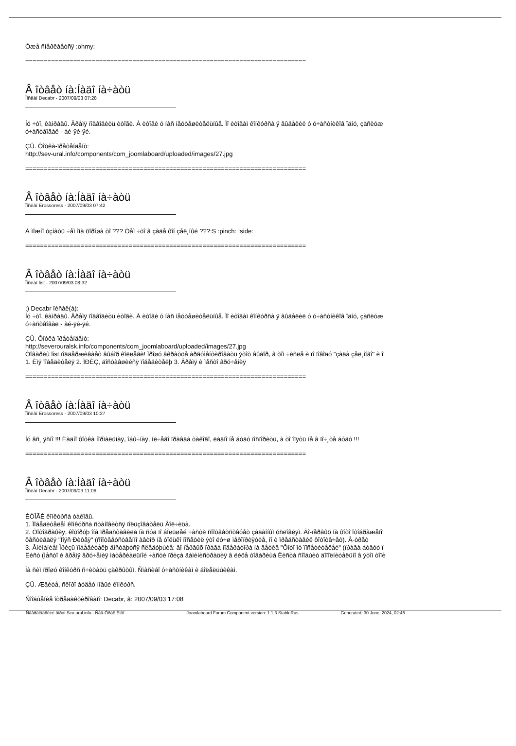Óæå ñìåðêàåòñÿ :ohmy:
============================================================================
Â îòâåò íà:Íàäî íà÷àòü
Ïîñëàí Decabr - 2007/09/03 07:28
Íó ÷òî, êàìðàäû. Âðåìÿ ïîäâîäèòü èòîãè. À èòîãè ó íàñ íåóòåøèòåëüíûå. Ïî èòîãàì êîíêóðñà ÿ âûäåëèë ó ó÷àñòíèêîâ îäíó, çàñëóæ
ó÷àñòâîâàë - àé-ÿé-ÿé.
ÇÛ. Ôîòêà-ïðåòåíäåíò:
http://sev-ural.info/components/com_joomlaboard/uploaded/images/27.jpg
============================================================================
Â îòâåò íà:Íàäî íà÷àòü
Ïîñëàí Erossoress - 2007/09/03 07:42
À ìîæíî óçíàòü ÷åì îíà õîðîøà òî ??? Òåì ÷òî â çàäå ôîí çåë¸íûé ???:S :pinch: :side:
============================================================================
Â îòâåò íà:Íàäî íà÷àòü
Ïîñëàí list - 2007/09/03 08:32
;) Decabr ïèñàë(à):
Íó ÷òî, êàìðàäû. Âðåìÿ ïîäâîäèòü èòîãè. À èòîãè ó íàñ íåóòåøèòåëüíûå. Ïî èòîãàì êîíêóðñà ÿ âûäåëèë ó ó÷àñòíèêîâ îäíó, çàñëóæ
ó÷àñòâîâàë - àé-ÿé-ÿé.
ÇÛ. Ôîòêà-ïðåòåíäåíò:
http://severouralsk.info/components/com_joomlaboard/uploaded/images/27.jpg
Òîâàðèù list ïîääåðæèâàåò âûáîð êîëëåãè! Ïðîøó âêðàòöå àðãóìåíòèðîâàòü ýòîò âûáîð, â òîì ÷èñëå è ïî ïîâîäó "çàäà çåë¸íîãî" è î
1. Èìÿ ïîáåäèòåëÿ 2. ÏÐÈÇ, äîñòàâøèéñÿ ïîáåäèòåëþ 3. Âðåìÿ è ìåñòî âðó÷åíèÿ
============================================================================
Â îòâåò íà:Íàäî íà÷àòü
Ïîñëàí Erossoress - 2007/09/03 10:27
Íó âñ¸ ÿñíî !!! Ëàäíî ôîòêà íîðìàëüíàÿ, îáû÷íàÿ, íè÷åãî ïðàâäà òàêîãî, ëàäíî íå áóäó ïîñïîðèòü, à òî îïÿòü íå â ïî÷¸òå áóäó !!!
============================================================================
Â îòâåò íà:Íàäî íà÷àòü
Ïîñëàí Decabr - 2007/09/03 11:06
ÈÒÎÃÈ êîíêóðñà òàêîâû.
1. Ïîáåäèòåëåì êîíêóðñà ñòàíîâèòñÿ ïîëüçîâàòåëü Âîë÷èöà.
2. Ôîòîãðàôèÿ, êîòîðóþ îíà ïðåäñòàâèëà íà ñóä ïî áÎëüøåé ÷àñòè ñîîòâåòñòâóåò çàäàííûì óñëîâèÿì. Âî-ïåðâûõ íà ôîòî îòîáðàæåíî
ôåñòèâàëÿ "Ïîÿñ Ðèôåÿ" (ñîîòâåòñòâåííî àâòîð íå òîëüêî ïîñåòèë ýòî ëó÷ø ìåðîïðèÿòèå, íî è ïðåäñòàâèë ôîòîòâ÷åò). Â-òðåò
3. Âíèìàíèå! Ïðèçû ïîáåäèòåëþ äîñòàþòñÿ ñëåäóþùèå: âî-ïåðâûõ ïðàâà ìîäåðàòîðà íà âåòêå "Ôîòî îò ïîñåòèòåëåé" (ïðàâà áóäóò ï
Ëèñò (ìåñòî è âðåìÿ âðó÷åíèÿ ìàòåðèàëüíîé ÷àñòè ïðèçà äàìèíèñòðàöèÿ â ëèöå òîâàðèùà Ëèñòà ñîîáùèò äîïîëíèòåëüíî â ýòîì òîïè
Íà ñèì ïðîøó êîíêóðñ ñ÷èòàòü çàêðûòûì. Ñïàñèáî ó÷àñòíèêàì è áîëåëüùèêàì.
ÇÛ. Æäèòå, ñêîðî áóäåò íîâûé êîíêóðñ.
Ñîîáùåíèå îòðåäàêòèðîâàíî: Decabr, â: 2007/09/03 17:08
Ñâåðäëîâñêèé ôîðóì Sev-ural.info - Ñåâ-Óðàë.Èíôî Joomlaboard Forum Component version: 1.1.3 StableRus Generated: 30 June, 2024, 02:45